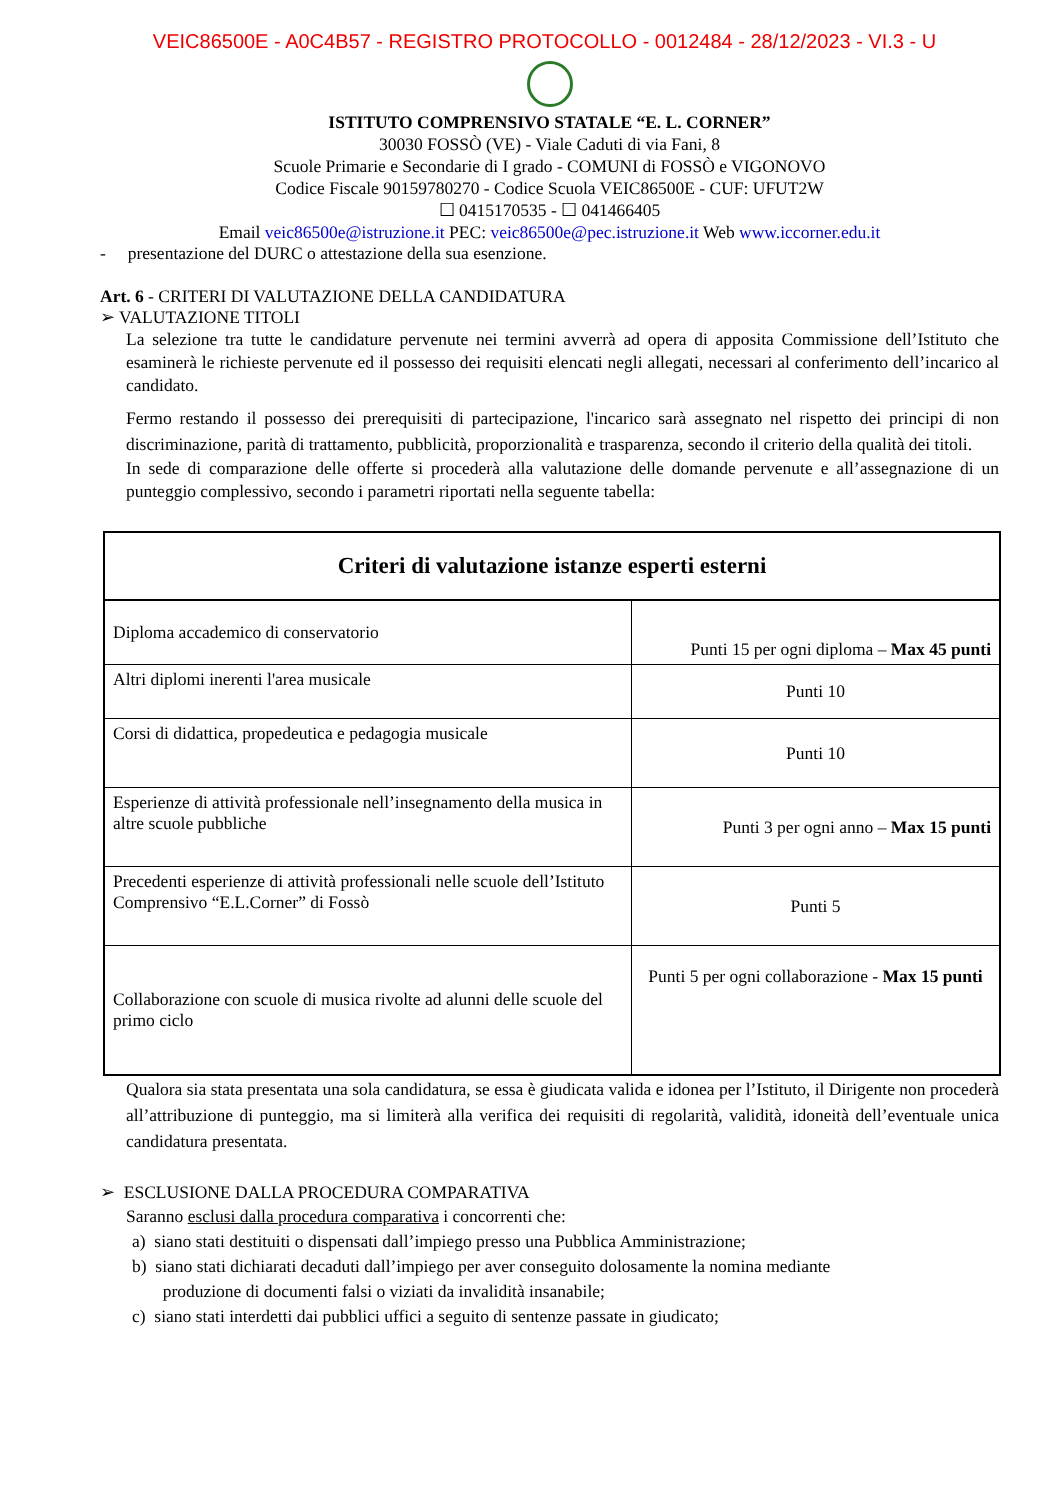VEIC86500E - A0C4B57 - REGISTRO PROTOCOLLO - 0012484 - 28/12/2023 - VI.3 - U
ISTITUTO COMPRENSIVO STATALE “E. L. CORNER”
30030 FOSSÒ (VE) - Viale Caduti di via Fani, 8
Scuole Primarie e Secondarie di I grado - COMUNI di FOSSÒ e VIGONOVO
Codice Fiscale 90159780270 - Codice Scuola VEIC86500E - CUF: UFUT2W
☐ 0415170535 - ☐ 041466405
Email veic86500e@istruzione.it PEC: veic86500e@pec.istruzione.it Web www.iccorner.edu.it
- presentazione del DURC o attestazione della sua esenzione.
Art. 6 - CRITERI DI VALUTAZIONE DELLA CANDIDATURA
➢ VALUTAZIONE TITOLI
La selezione tra tutte le candidature pervenute nei termini avverrà ad opera di apposita Commissione dell’Istituto che esaminerà le richieste pervenute ed il possesso dei requisiti elencati negli allegati, necessari al conferimento dell’incarico al candidato.
Fermo restando il possesso dei prerequisiti di partecipazione, l'incarico sarà assegnato nel rispetto dei principi di non discriminazione, parità di trattamento, pubblicità, proporzionalità e trasparenza, secondo il criterio della qualità dei titoli.
In sede di comparazione delle offerte si procederà alla valutazione delle domande pervenute e all’assegnazione di un punteggio complessivo, secondo i parametri riportati nella seguente tabella:
| Criteri di valutazione istanze esperti esterni | |
| --- | --- |
| Diploma accademico di conservatorio | Punti 15 per ogni diploma – Max 45 punti |
| Altri diplomi inerenti l'area musicale | Punti 10 |
| Corsi di didattica, propedeutica e pedagogia musicale | Punti 10 |
| Esperienze di attività professionale nell’insegnamento della musica in altre scuole pubbliche | Punti 3 per ogni anno – Max 15 punti |
| Precedenti esperienze di attività professionali nelle scuole dell’Istituto Comprensivo “E.L.Corner” di Fossò | Punti 5 |
| Collaborazione con scuole di musica rivolte ad alunni delle scuole del primo ciclo | Punti 5 per ogni collaborazione - Max 15 punti |
Qualora sia stata presentata una sola candidatura, se essa è giudicata valida e idonea per l’Istituto, il Dirigente non procederà all’attribuzione di punteggio, ma si limiterà alla verifica dei requisiti di regolarità, validità, idoneità dell’eventuale unica candidatura presentata.
➢ ESCLUSIONE DALLA PROCEDURA COMPARATIVA
Saranno esclusi dalla procedura comparativa i concorrenti che:
a) siano stati destituiti o dispensati dall’impiego presso una Pubblica Amministrazione;
b) siano stati dichiarati decaduti dall’impiego per aver conseguito dolosamente la nomina mediante
produzione di documenti falsi o viziati da invalidità insanabile;
c) siano stati interdetti dai pubblici uffici a seguito di sentenze passate in giudicato;